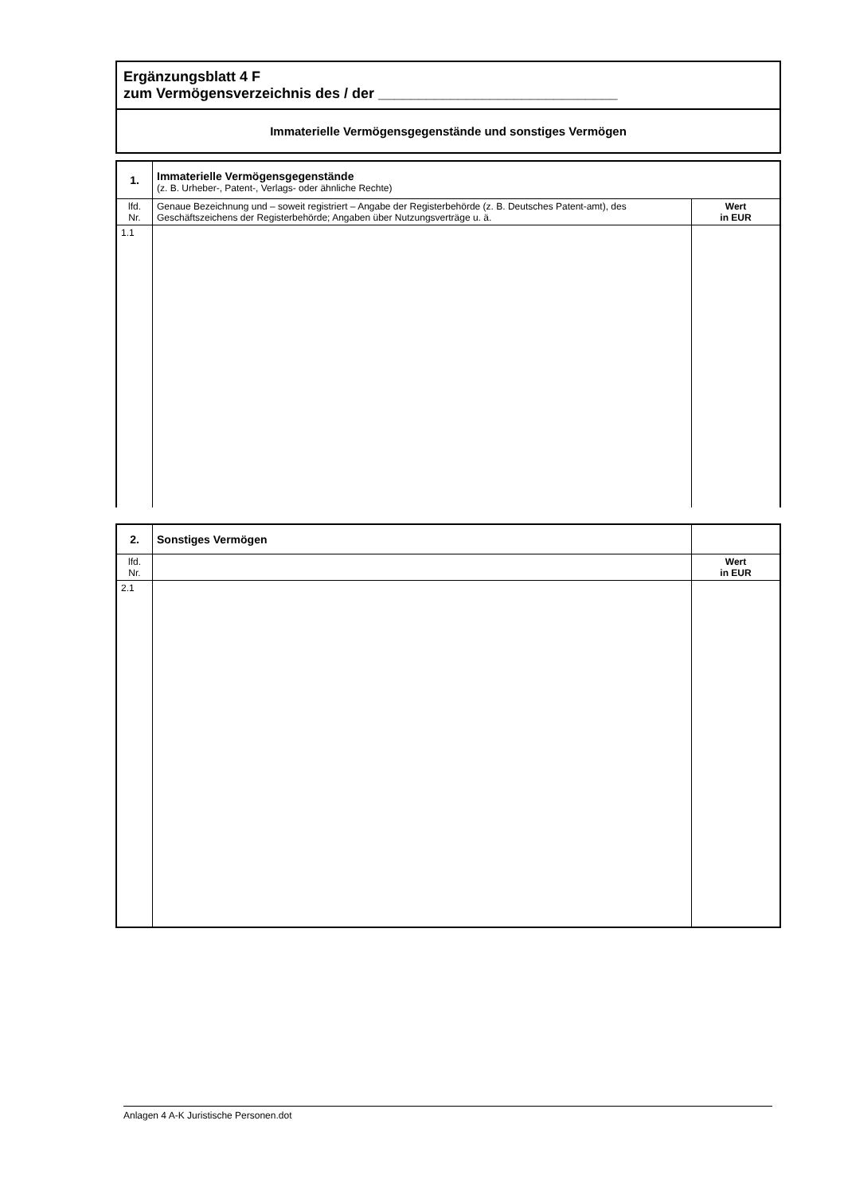Ergänzungsblatt 4 F
zum Vermögensverzeichnis des / der ______________________________
Immaterielle Vermögensgegenstände und sonstiges Vermögen
| 1. | Immaterielle Vermögensgegenstände (z. B. Urheber-, Patent-, Verlags- oder ähnliche Rechte) | |
| lfd. Nr. | Genaue Bezeichnung und – soweit registriert – Angabe der Registerbehörde (z. B. Deutsches Patent-amt), des Geschäftszeichens der Registerbehörde; Angaben über Nutzungsverträge u. ä. | Wert in EUR |
| 1.1 | | |
| 2. | Sonstiges Vermögen | |
| lfd. Nr. | | Wert in EUR |
| 2.1 | | |
Anlagen 4 A-K Juristische Personen.dot